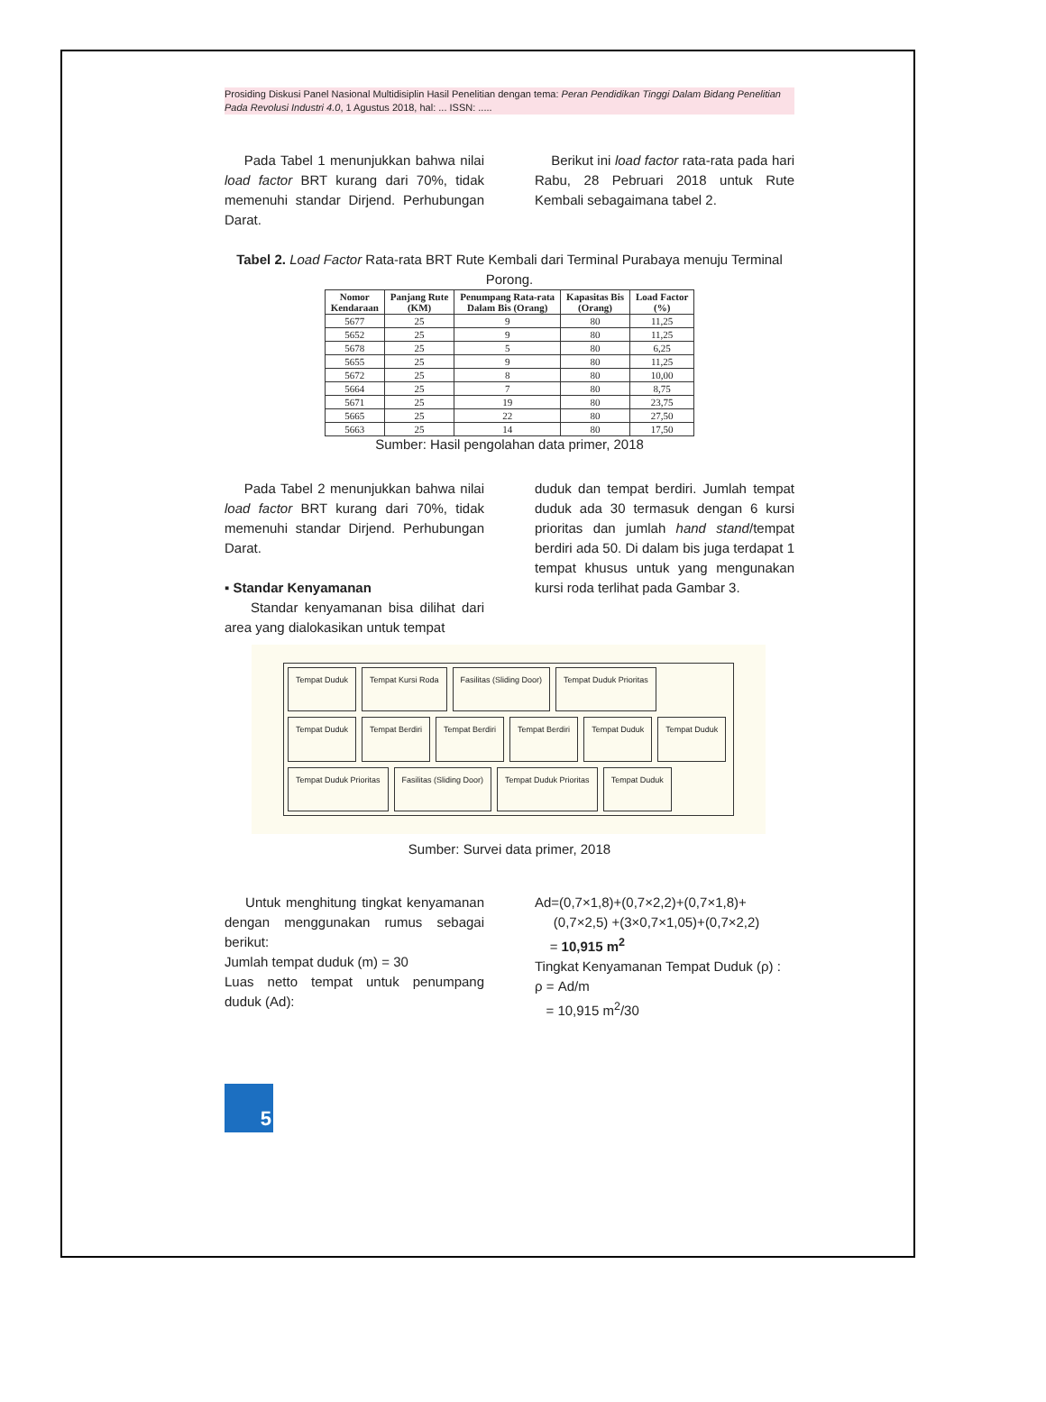Prosiding Diskusi Panel Nasional Multidisiplin Hasil Penelitian dengan tema: Peran Pendidikan Tinggi Dalam Bidang Penelitian Pada Revolusi Industri 4.0, 1 Agustus 2018, hal: ... ISSN: .....
Pada Tabel 1 menunjukkan bahwa nilai load factor BRT kurang dari 70%, tidak memenuhi standar Dirjend. Perhubungan Darat.
Berikut ini load factor rata-rata pada hari Rabu, 28 Pebruari 2018 untuk Rute Kembali sebagaimana tabel 2.
Tabel 2. Load Factor Rata-rata BRT Rute Kembali dari Terminal Purabaya menuju Terminal Porong.
| Nomor Kendaraan | Panjang Rute (KM) | Penumpang Rata-rata Dalam Bis (Orang) | Kapasitas Bis (Orang) | Load Factor (%) |
| --- | --- | --- | --- | --- |
| 5677 | 25 | 9 | 80 | 11,25 |
| 5652 | 25 | 9 | 80 | 11,25 |
| 5678 | 25 | 5 | 80 | 6,25 |
| 5655 | 25 | 9 | 80 | 11,25 |
| 5672 | 25 | 8 | 80 | 10,00 |
| 5664 | 25 | 7 | 80 | 8,75 |
| 5671 | 25 | 19 | 80 | 23,75 |
| 5665 | 25 | 22 | 80 | 27,50 |
| 5663 | 25 | 14 | 80 | 17,50 |
Sumber: Hasil pengolahan data primer, 2018
Pada Tabel 2 menunjukkan bahwa nilai load factor BRT kurang dari 70%, tidak memenuhi standar Dirjend. Perhubungan Darat.
▪ Standar Kenyamanan
Standar kenyamanan bisa dilihat dari area yang dialokasikan untuk tempat
duduk dan tempat berdiri. Jumlah tempat duduk ada 30 termasuk dengan 6 kursi prioritas dan jumlah hand stand/tempat berdiri ada 50. Di dalam bis juga terdapat 1 tempat khusus untuk yang mengunakan kursi roda terlihat pada Gambar 3.
Tempat Duduk Tempat Kursi Roda Fasilitas (Sliding Door) Tempat Duduk Prioritas Tempat Duduk Tempat Berdiri Tempat Berdiri Tempat Berdiri Tempat Duduk Tempat Duduk Tempat Duduk Prioritas Fasilitas (Sliding Door) Tempat Duduk Prioritas Tempat Duduk
Sumber: Survei data primer, 2018
Untuk menghitung tingkat kenyamanan dengan menggunakan rumus sebagai berikut:
Jumlah tempat duduk (m) = 30
Luas netto tempat untuk penumpang duduk (Ad):
Ad=(0,7×1,8)+(0,7×2,2)+(0,7×1,8)+
(0,7×2,5) +(3×0,7×1,05)+(0,7×2,2)
= 10,915 m<sup>2</sup>
Tingkat Kenyamanan Tempat Duduk (ρ) :
ρ = Ad/m
= 10,915 m<sup>2</sup>/30
5